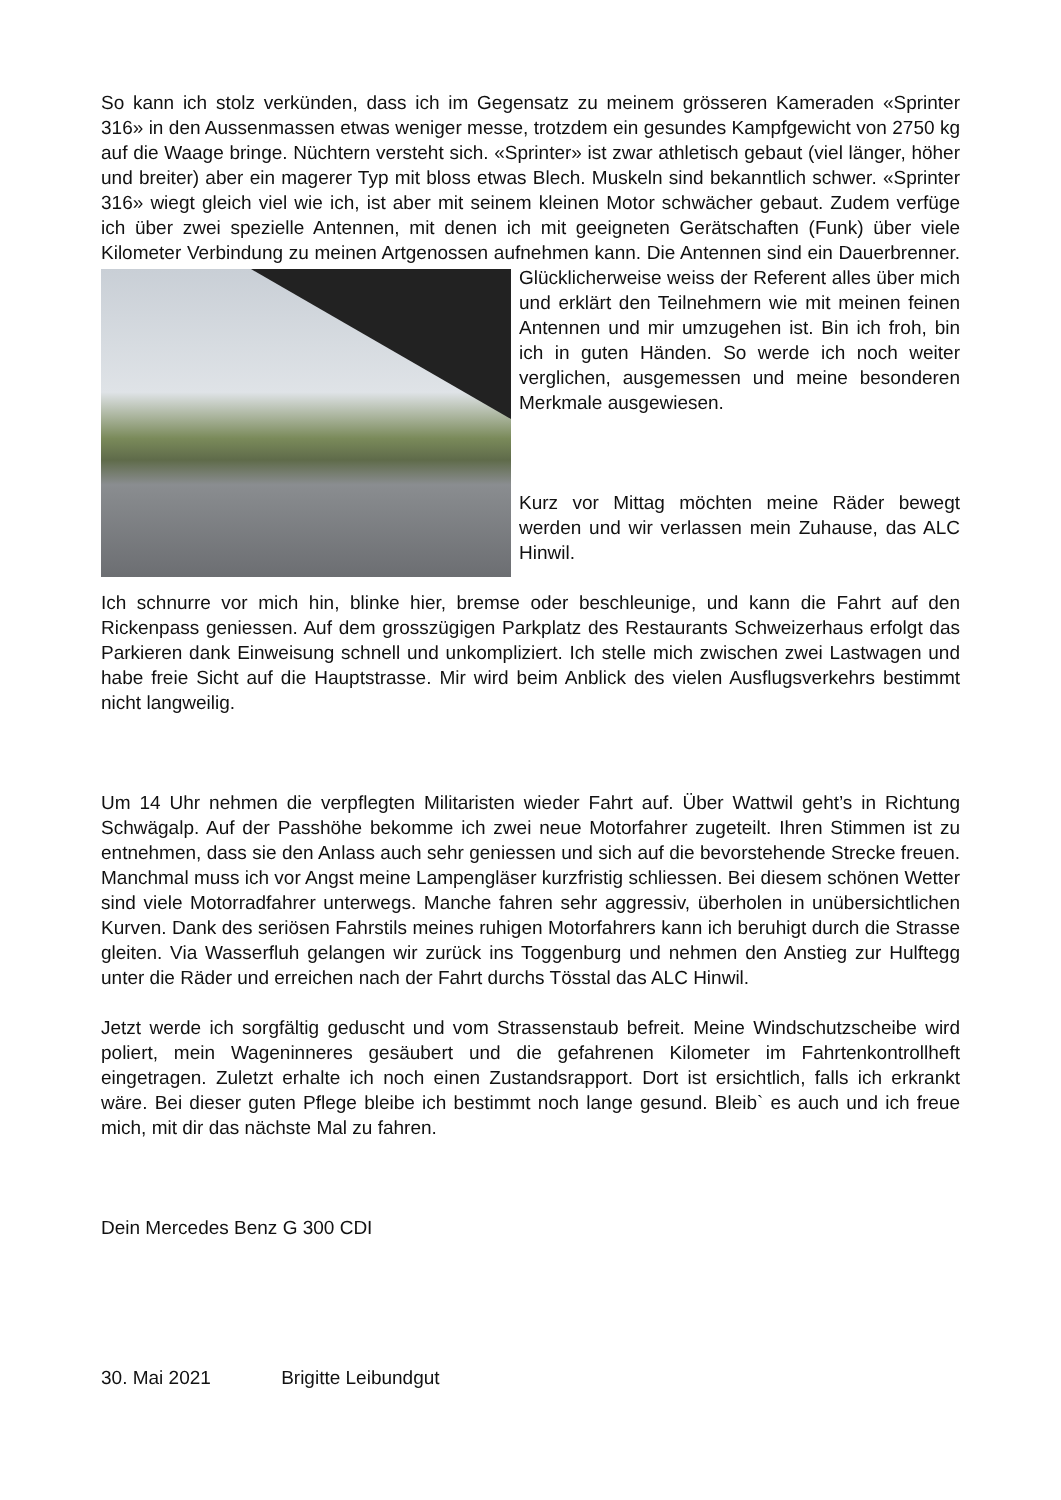So kann ich stolz verkünden, dass ich im Gegensatz zu meinem grösseren Kameraden «Sprinter 316» in den Aussenmassen etwas weniger messe, trotzdem ein gesundes Kampfgewicht von 2750 kg auf die Waage bringe. Nüchtern versteht sich. «Sprinter» ist zwar athletisch gebaut (viel länger, höher und breiter) aber ein magerer Typ mit bloss etwas Blech. Muskeln sind bekanntlich schwer. «Sprinter 316» wiegt gleich viel wie ich, ist aber mit seinem kleinen Motor schwächer gebaut. Zudem verfüge ich über zwei spezielle Antennen, mit denen ich mit geeigneten Gerätschaften (Funk) über viele Kilometer Verbindung zu meinen Artgenossen aufnehmen kann. Die Antennen sind ein Dauerbrenner. Glücklicherweise weiss der Referent alles über mich und erklärt den Teilnehmern wie mit meinen feinen Antennen und mir umzugehen ist. Bin ich froh, bin ich in guten Händen. So werde ich noch weiter verglichen, ausgemessen und meine besonderen Merkmale ausgewiesen.
Kurz vor Mittag möchten meine Räder bewegt werden und wir verlassen mein Zuhause, das ALC Hinwil.
Ich schnurre vor mich hin, blinke hier, bremse oder beschleunige, und kann die Fahrt auf den Rickenpass geniessen. Auf dem grosszügigen Parkplatz des Restaurants Schweizerhaus erfolgt das Parkieren dank Einweisung schnell und unkompliziert. Ich stelle mich zwischen zwei Lastwagen und habe freie Sicht auf die Hauptstrasse. Mir wird beim Anblick des vielen Ausflugsverkehrs bestimmt nicht langweilig.
Um 14 Uhr nehmen die verpflegten Militaristen wieder Fahrt auf. Über Wattwil geht’s in Richtung Schwägalp. Auf der Passhöhe bekomme ich zwei neue Motorfahrer zugeteilt. Ihren Stimmen ist zu entnehmen, dass sie den Anlass auch sehr geniessen und sich auf die bevorstehende Strecke freuen. Manchmal muss ich vor Angst meine Lampengläser kurzfristig schliessen. Bei diesem schönen Wetter sind viele Motorradfahrer unterwegs. Manche fahren sehr aggressiv, überholen in unübersichtlichen Kurven. Dank des seriösen Fahrstils meines ruhigen Motorfahrers kann ich beruhigt durch die Strasse gleiten. Via Wasserfluh gelangen wir zurück ins Toggenburg und nehmen den Anstieg zur Hulftegg unter die Räder und erreichen nach der Fahrt durchs Tösstal das ALC Hinwil.
Jetzt werde ich sorgfältig geduscht und vom Strassenstaub befreit. Meine Windschutzscheibe wird poliert, mein Wageninneres gesäubert und die gefahrenen Kilometer im Fahrtenkontrollheft eingetragen. Zuletzt erhalte ich noch einen Zustandsrapport. Dort ist ersichtlich, falls ich erkrankt wäre. Bei dieser guten Pflege bleibe ich bestimmt noch lange gesund. Bleib` es auch und ich freue mich, mit dir das nächste Mal zu fahren.
Dein Mercedes Benz G 300 CDI
30. Mai 2021 Brigitte Leibundgut